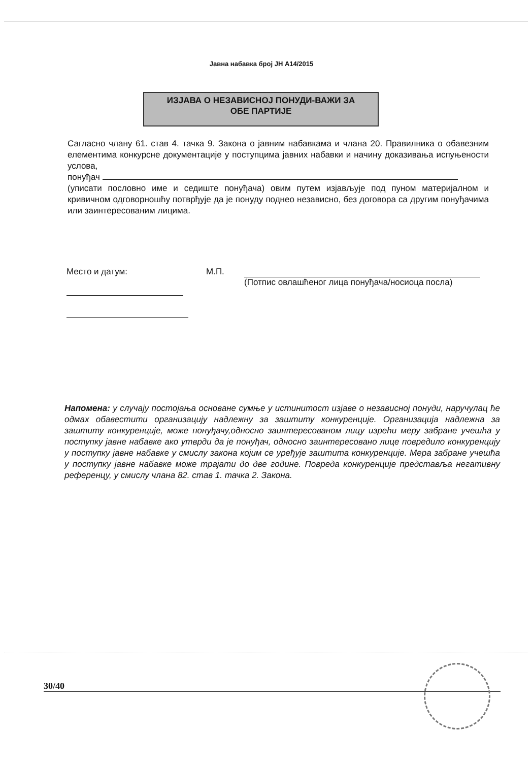Јавна набавка број ЈН А14/2015
ИЗЈАВА О НЕЗАВИСНОЈ ПОНУДИ-ВАЖИ ЗА
ОБЕ ПАРТИЈЕ
Сагласно члану 61. став 4. тачка 9. Закона о јавним набавкама и члана 20. Правилника о обавезним елементима конкурсне документације у поступцима јавних набавки и начину доказивања испуњености услова,
понуђач
(уписати пословно име и седиште понуђача) овим путем изјављује под пуном материјалном и кривичном одговорношћу потврђује да је понуду поднео независно, без договора са другим понуђачима или заинтересованим лицима.
Место и датум: М.П.
(Потпис овлашћеног лица понуђача/носиоца посла)
Напомена: у случају постојања основане сумње у истинитост изјаве о независној понуди, наручулац ће одмах обавестити организацију надлежну за заштиту конкуренције. Организација надлежна за заштиту конкуренције, може понуђачу,односно заинтересованом лицу изрећи меру забране учешћа у поступку јавне набавке ако утврди да је понуђач, односно заинтересовано лице повредило конкуренцију у поступку јавне набавке у смислу закона којим се уређује заштита конкуренције. Мера забране учешћа у поступку јавне набавке може трајати до две године. Повреда конкуренције представља негативну референцу, у смислу члана 82. став 1. тачка 2. Закона.
30/40